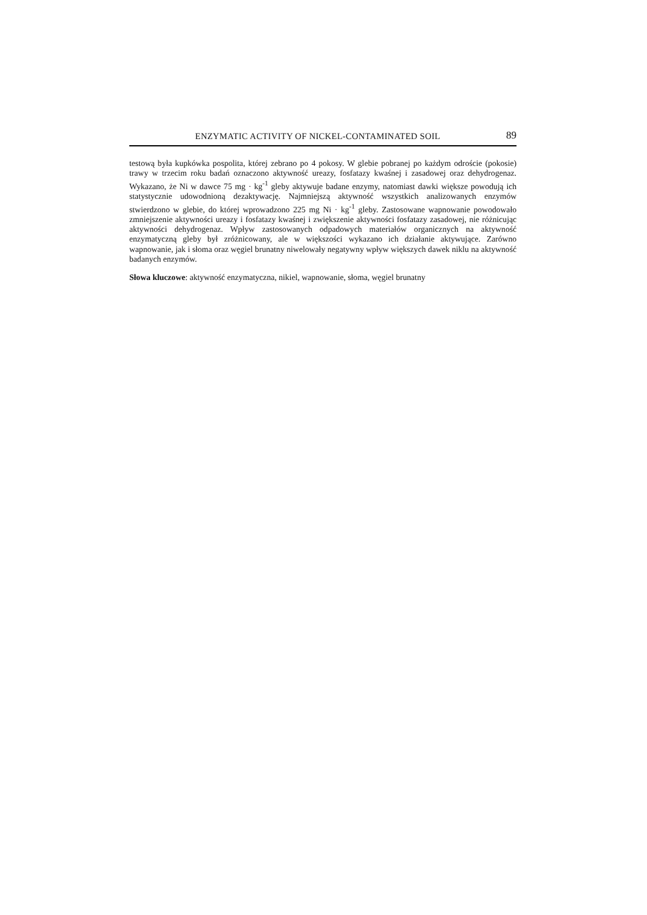ENZYMATIC ACTIVITY OF NICKEL-CONTAMINATED SOIL 89
testową była kupkówka pospolita, której zebrano po 4 pokosy. W glebie pobranej po każdym odroście (pokosie) trawy w trzecim roku badań oznaczono aktywność ureazy, fosfatazy kwaśnej i zasadowej oraz dehydrogenaz. Wykazano, że Ni w dawce 75 mg · kg<sup>-1</sup> gleby aktywuje badane enzymy, natomiast dawki większe powodują ich statystycznie udowodnioną dezaktywację. Najmniejszą aktywność wszystkich analizowanych enzymów stwierdzono w glebie, do której wprowadzono 225 mg Ni · kg<sup>-1</sup> gleby. Zastosowane wapnowanie powodowało zmniejszenie aktywności ureazy i fosfatazy kwaśnej i zwiększenie aktywności fosfatazy zasadowej, nie różnicując aktywności dehydrogenaz. Wpływ zastosowanych odpadowych materiałów organicznych na aktywność enzymatyczną gleby był zróżnicowany, ale w większości wykazano ich działanie aktywujące. Zarówno wapnowanie, jak i słoma oraz węgiel brunatny niwelowały negatywny wpływ większych dawek niklu na aktywność badanych enzymów.
Słowa kluczowe: aktywność enzymatyczna, nikiel, wapnowanie, słoma, węgiel brunatny